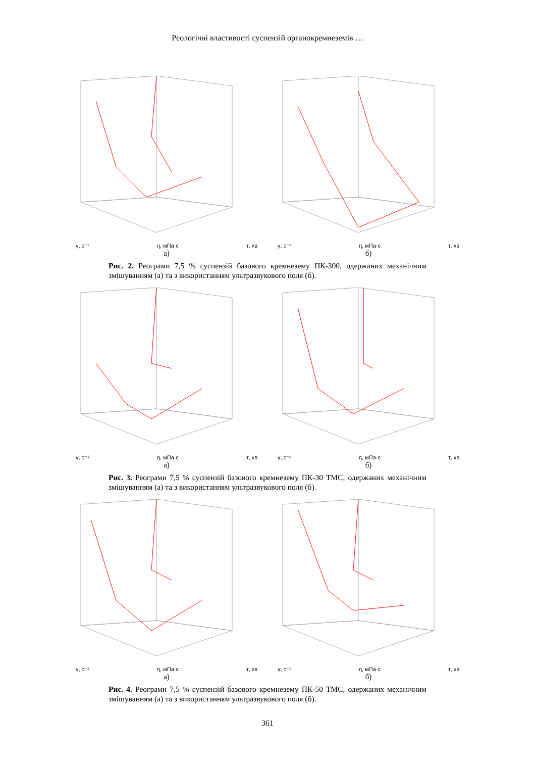Реологічні властивості суспензій органокремнеземів …
γ, с⁻¹ η, мПа·с τ, хв
а)
γ, с⁻¹ η, мПа·с τ, хв
б)
Рис. 2. Реограми 7,5 % суспензій базового кремнезему ПК-300, одержаних механічним змішуванням (а) та з використанням ультразвукового поля (б).
γ, с⁻¹ η, мПа·с τ, хв
а)
γ, с⁻¹ η, мПа·с τ, хв
б)
Рис. 3. Реограми 7,5 % суспензій базового кремнезему ПК-30 ТМС, одержаних механічним змішуванням (а) та з використанням ультразвукового поля (б).
γ, с⁻¹ η, мПа·с τ, хв
а)
γ, с⁻¹ η, мПа·с τ, хв
б)
Рис. 4. Реограми 7,5 % суспензій базового кремнезему ПК-50 ТМС, одержаних механічним змішуванням (а) та з використанням ультразвукового поля (б).
361